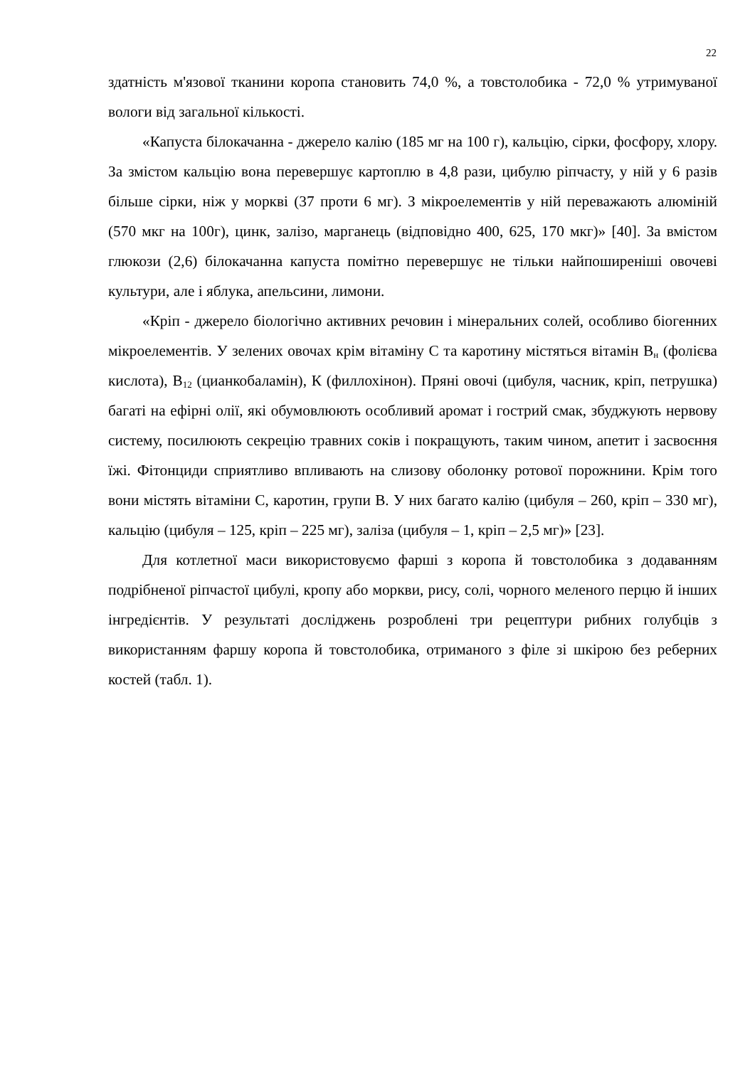22
здатність м'язової тканини коропа становить 74,0 %, а товстолобика - 72,0 % утримуваної вологи від загальної кількості.
«Капуста білокачанна - джерело калію (185 мг на 100 г), кальцію, сірки, фосфору, хлору. За змістом кальцію вона перевершує картоплю в 4,8 рази, цибулю ріпчасту, у ній у 6 разів більше сірки, ніж у моркві (37 проти 6 мг). З мікроелементів у ній переважають алюміній (570 мкг на 100г), цинк, залізо, марганець (відповідно 400, 625, 170 мкг)» [40]. За вмістом глюкози (2,6) білокачанна капуста помітно перевершує не тільки найпоширеніші овочеві культури, але і яблука, апельсини, лимони.
«Кріп - джерело біологічно активних речовин і мінеральних солей, особливо біогенних мікроелементів. У зелених овочах крім вітаміну С та каротину містяться вітамін В<sub>н</sub> (фолієва кислота), В<sub>12</sub> (цианкобаламін), К (филлохінон). Пряні овочі (цибуля, часник, кріп, петрушка) багаті на ефірні олії, які обумовлюють особливий аромат і гострий смак, збуджують нервову систему, посилюють секрецію травних соків і покращують, таким чином, апетит і засвоєння їжі. Фітонциди сприятливо впливають на слизову оболонку ротової порожнини. Крім того вони містять вітаміни С, каротин, групи В. У них багато калію (цибуля – 260, кріп – 330 мг), кальцію (цибуля – 125, кріп – 225 мг), заліза (цибуля – 1, кріп – 2,5 мг)» [23].
Для котлетної маси використовуємо фарші з коропа й товстолобика з додаванням подрібненої ріпчастої цибулі, кропу або моркви, рису, солі, чорного меленого перцю й інших інгредієнтів. У результаті досліджень розроблені три рецептури рибних голубців з використанням фаршу коропа й товстолобика, отриманого з філе зі шкірою без реберних костей (табл. 1).